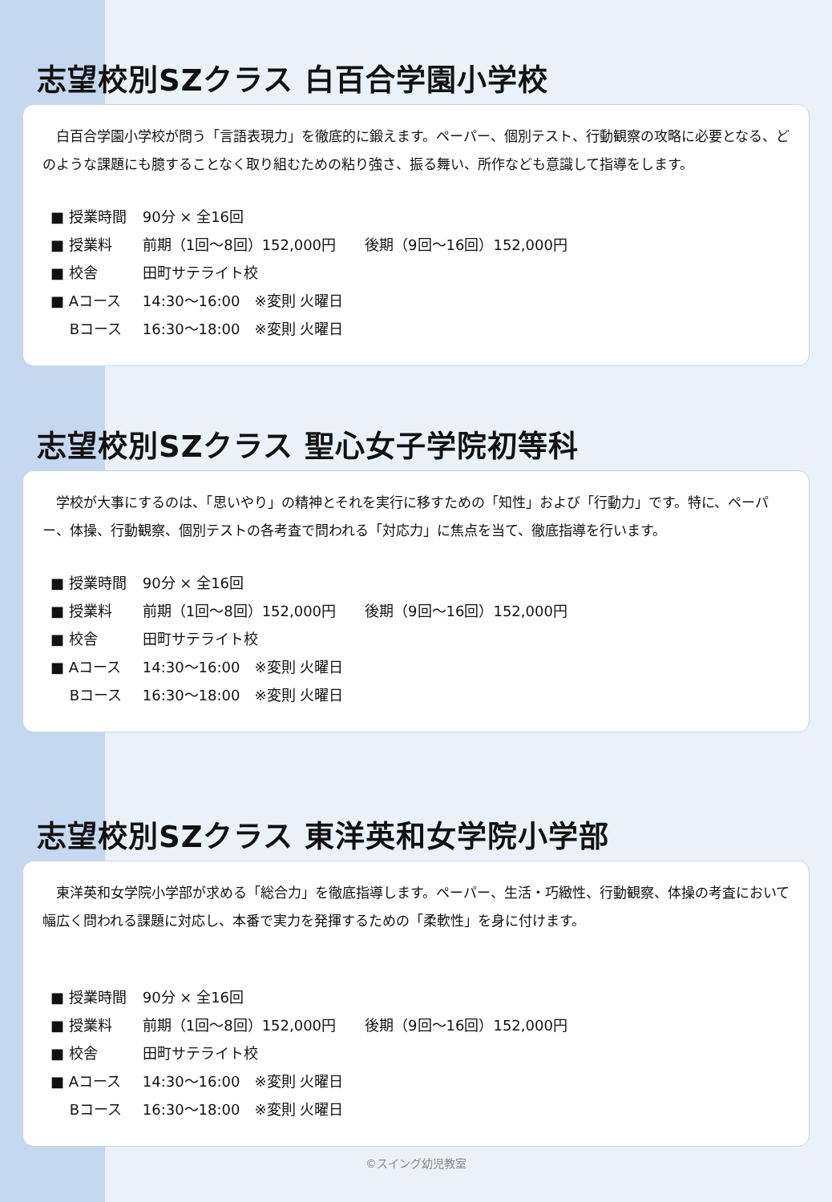志望校別SZクラス 白百合学園小学校
　白百合学園小学校が問う「言語表現力」を徹底的に鍛えます。ペーパー、個別テスト、行動観察の攻略に必要となる、どのような課題にも臆することなく取り組むための粘り強さ、振る舞い、所作なども意識して指導をします。
| ■ 授業時間 | 90分 × 全16回 |
| ■ 授業料 | 前期（1回～8回）152,000円 後期（9回～16回）152,000円 |
| ■ 校舎 | 田町サテライト校 |
| ■ Aコース | 14:30～16:00 ※変則 火曜日 |
| Bコース | 16:30～18:00 ※変則 火曜日 |
志望校別SZクラス 聖心女子学院初等科
　学校が大事にするのは、「思いやり」の精神とそれを実行に移すための「知性」および「行動力」です。特に、ペーパー、体操、行動観察、個別テストの各考査で問われる「対応力」に焦点を当て、徹底指導を行います。
| ■ 授業時間 | 90分 × 全16回 |
| ■ 授業料 | 前期（1回～8回）152,000円 後期（9回～16回）152,000円 |
| ■ 校舎 | 田町サテライト校 |
| ■ Aコース | 14:30～16:00 ※変則 火曜日 |
| Bコース | 16:30～18:00 ※変則 火曜日 |
志望校別SZクラス 東洋英和女学院小学部
　東洋英和女学院小学部が求める「総合力」を徹底指導します。ペーパー、生活・巧緻性、行動観察、体操の考査において幅広く問われる課題に対応し、本番で実力を発揮するための「柔軟性」を身に付けます。
| ■ 授業時間 | 90分 × 全16回 |
| ■ 授業料 | 前期（1回～8回）152,000円 後期（9回～16回）152,000円 |
| ■ 校舎 | 田町サテライト校 |
| ■ Aコース | 14:30～16:00 ※変則 火曜日 |
| Bコース | 16:30～18:00 ※変則 火曜日 |
©スイング幼児教室